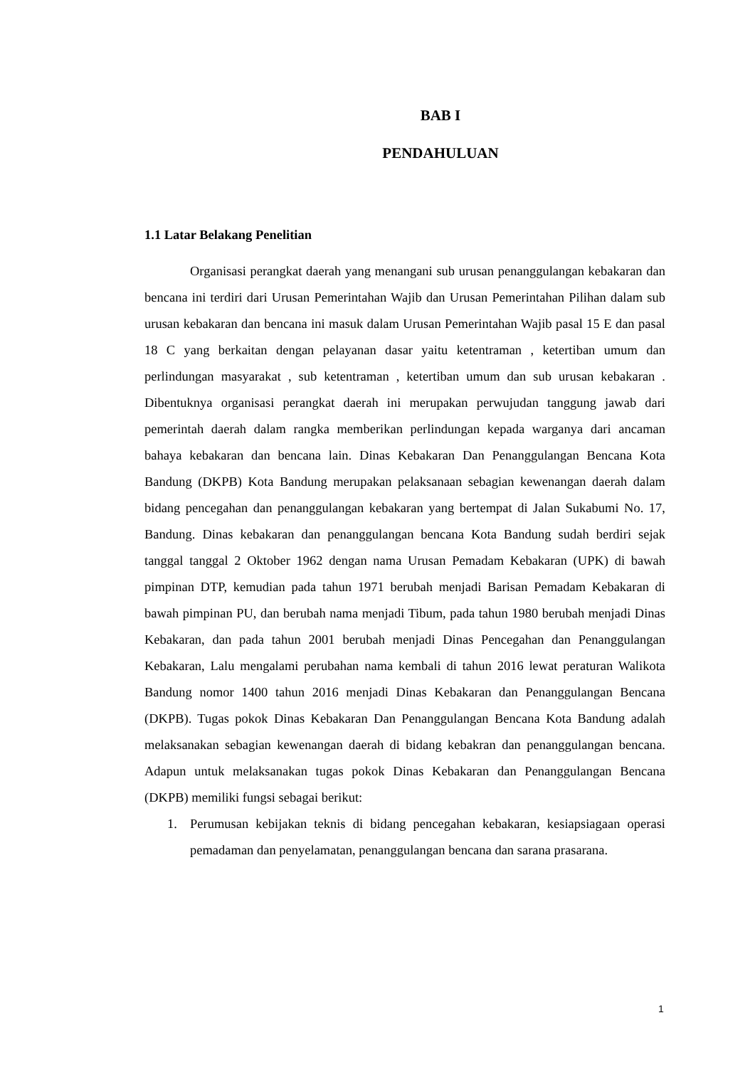BAB I
PENDAHULUAN
1.1 Latar Belakang Penelitian
Organisasi perangkat daerah yang menangani sub urusan penanggulangan kebakaran dan bencana ini terdiri dari Urusan Pemerintahan Wajib dan Urusan Pemerintahan Pilihan dalam sub urusan kebakaran dan bencana ini masuk dalam Urusan Pemerintahan Wajib pasal 15 E dan pasal 18 C yang berkaitan dengan pelayanan dasar yaitu ketentraman , ketertiban umum dan perlindungan masyarakat , sub ketentraman , ketertiban umum dan sub urusan kebakaran . Dibentuknya organisasi perangkat daerah ini merupakan perwujudan tanggung jawab dari pemerintah daerah dalam rangka memberikan perlindungan kepada warganya dari ancaman bahaya kebakaran dan bencana lain. Dinas Kebakaran Dan Penanggulangan Bencana Kota Bandung (DKPB) Kota Bandung merupakan pelaksanaan sebagian kewenangan daerah dalam bidang pencegahan dan penanggulangan kebakaran yang bertempat di Jalan Sukabumi No. 17, Bandung. Dinas kebakaran dan penanggulangan bencana Kota Bandung sudah berdiri sejak tanggal tanggal 2 Oktober 1962 dengan nama Urusan Pemadam Kebakaran (UPK) di bawah pimpinan DTP, kemudian pada tahun 1971 berubah menjadi Barisan Pemadam Kebakaran di bawah pimpinan PU, dan berubah nama menjadi Tibum, pada tahun 1980 berubah menjadi Dinas Kebakaran, dan pada tahun 2001 berubah menjadi Dinas Pencegahan dan Penanggulangan Kebakaran, Lalu mengalami perubahan nama kembali di tahun 2016 lewat peraturan Walikota Bandung nomor 1400 tahun 2016 menjadi Dinas Kebakaran dan Penanggulangan Bencana (DKPB). Tugas pokok Dinas Kebakaran Dan Penanggulangan Bencana Kota Bandung adalah melaksanakan sebagian kewenangan daerah di bidang kebakran dan penanggulangan bencana. Adapun untuk melaksanakan tugas pokok Dinas Kebakaran dan Penanggulangan Bencana (DKPB) memiliki fungsi sebagai berikut:
1. Perumusan kebijakan teknis di bidang pencegahan kebakaran, kesiapsiagaan operasi pemadaman dan penyelamatan, penanggulangan bencana dan sarana prasarana.
1